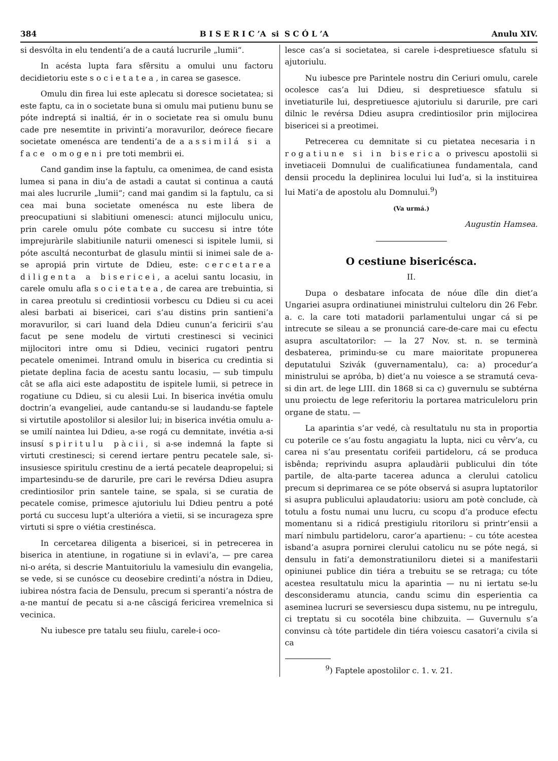384 B I S E R I C ’A si S C Ó L ’A Anulu XIV.
si desvólta in elu tendenti’a de a cautá lucrurile „lumii“.
In acésta lupta fara sfêrsitu a omului unu factoru decidietoriu este societatea, in carea se gasesce.
Omulu din firea lui este aplecatu si doresce societatea; si este faptu, ca in o societate buna si omulu mai putienu bunu se póte indreptá si inaltiá, ér in o societate rea si omulu bunu cade pre nesemtite in privinti’a moravurilor, deórece fiecare societate omenésca are tendenti’a de a assimilá si a face omogeni pre toti membrii ei.
Cand gandim inse la faptulu, ca omenimea, de cand esista lumea si pana in diu’a de astadi a cautat si continua a cautá mai ales lucrurile „lumii“; cand mai gandim si la faptulu, ca si cea mai buna societate omenésca nu este libera de preocupatiuni si slabitiuni omenesci: atunci mijloculu unicu, prin carele omulu póte combate cu succesu si intre tóte imprejuràrile slabitiunile naturii omenesci si ispitele lumii, si póte ascultá neconturbat de glasulu mintii si inimei sale de a-se apropiá prin virtute de Ddieu, este: cercetarea diligenta a bisericei, a acelui santu locasiu, in carele omulu afla societatea, de carea are trebuintia, si in carea preotulu si credintiosii vorbescu cu Ddieu si cu acei alesi barbati ai bisericei, cari s’au distins prin santieni’a moravurilor, si cari luand dela Ddieu cunun’a fericirii s’au facut pe sene modelu de virtuti crestinesci si vecinici mijlocitori intre omu si Ddieu, vecinici rugatori pentru pecatele omenimei. Intrand omulu in biserica cu credintia si pietate deplina facia de acestu santu locasiu, — sub timpulu cât se afla aici este adapostitu de ispitele lumii, si petrece in rogatiune cu Ddieu, si cu alesii Lui. In biserica invétia omulu doctrin’a evangeliei, aude cantandu-se si laudandu-se faptele si virtutile apostolilor si alesilor lui; in biserica invétia omulu a-se umilí naintea lui Ddieu, a-se rogá cu demnitate, invétia a-si insusí spiritulu pàcii, si a-se indemná la fapte si virtuti crestinesci; si cerend iertare pentru pecatele sale, si-insusiesce spiritulu crestinu de a iertá pecatele deapropelui; si impartesindu-se de darurile, pre cari le revérsa Ddieu asupra credintiosilor prin santele taine, se spala, si se curatia de pecatele comise, primesce ajutoriulu lui Ddieu pentru a poté portá cu succesu lupt’a ulterióra a vietii, si se incurageza spre virtuti si spre o viétia crestinésca.
In cercetarea diligenta a bisericei, si in petrecerea in biserica in atentiune, in rogatiune si in evlavi’a, — pre carea ni-o aréta, si descrie Mantuitoriulu la vamesiulu din evangelia, se vede, si se cunósce cu deosebire credinti’a nóstra in Ddieu, iubirea nóstra facia de Densulu, precum si speranti’a nóstra de a-ne mantuí de pecatu si a-ne câscigá fericirea vremelnica si vecinica.
Nu iubesce pre tatalu seu fiiulu, carele-i oco-
lesce cas’a si societatea, si carele i-despretiuesce sfatulu si ajutoriulu.
Nu iubesce pre Parintele nostru din Ceriuri omulu, carele ocolesce cas’a lui Ddieu, si despretiuesce sfatulu si invetiaturile lui, despretiuesce ajutoriulu si darurile, pre cari dilnic le revérsa Ddieu asupra credintiosilor prin mijlocirea bisericei si a preotimei.
Petrecerea cu demnitate si cu pietatea necesaria in rogatiune si in biserica o privescu apostolii si invetiaceii Domnului de cualificatiunea fundamentala, cand densii procedu la deplinirea locului lui Iud’a, si la instituirea lui Mati’a de apostolu alu Domnului.<sup>9</sup>)
(Va urmá.)
Augustin Hamsea.
O cestiune bisericésca.
II.
Dupa o desbatare infocata de nóue dîle din diet’a Ungariei asupra ordinatiunei ministrului culteloru din 26 Febr. a. c. la care toti matadorii parlamentului ungar cá si pe intrecute se sileau a se pronunciá care-de-care mai cu efectu asupra ascultatorilor: — la 27 Nov. st. n. se terminà desbaterea, primindu-se cu mare maioritate propunerea deputatului Szivák (guvernamentalu), ca: a) procedur’a ministrului se apróba, b) diet’a nu voiesce a se stramutá ceva-si din art. de lege LIII. din 1868 si ca c) guvernulu se subtérna unu proiectu de lege referitoriu la portarea matriculeloru prin organe de statu. —
La aparintia s’ar vedé, cà resultatulu nu sta in proportia cu poterile ce s’au fostu angagiatu la lupta, nici cu vêrv’a, cu carea ni s’au presentatu corifeii partideloru, cá se produca isbênda; reprivindu asupra aplaudàrii publicului din tóte partile, de alta-parte tacerea adunca a clerului catolicu precum si deprimarea ce se póte observá si asupra luptatorilor si asupra publicului aplaudatoriu: usioru am potè conclude, cà totulu a fostu numai unu lucru, cu scopu d’a produce efectu momentanu si a ridicá prestigiulu ritoriloru si printr’ensii a marí nimbulu partideloru, caror’a apartienu: – cu tóte acestea isband’a asupra pornirei clerului catolicu nu se póte negá, si densulu in fati’a demonstratiuniloru dietei si a manifestarii opiniunei publice din tiéra a trebuitu se se retraga; cu tóte acestea resultatulu micu la aparintia — nu ni iertatu se-lu desconsideramu atuncia, candu scimu din esperientia ca aseminea lucruri se seversiescu dupa sistemu, nu pe intregulu, ci treptatu si cu socotéla bine chibzuita. — Guvernulu s’a convinsu cà tóte partidele din tiéra voiescu casatori’a civila si ca
<sup>9</sup>) Faptele apostolilor c. 1. v. 21.